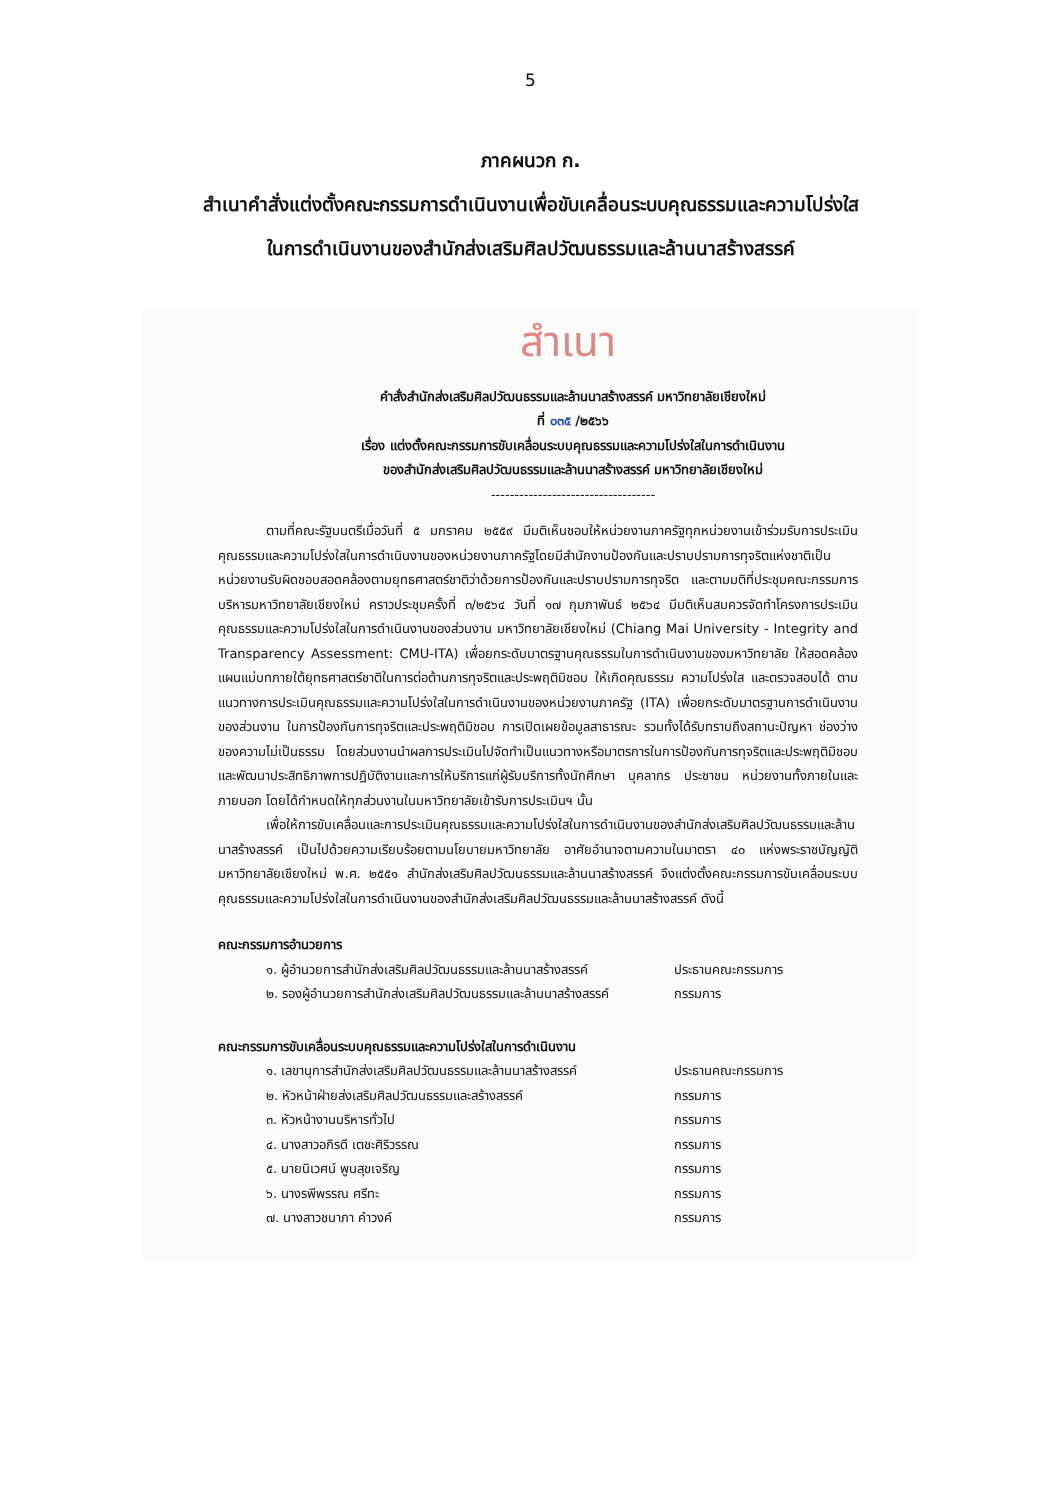5
ภาคผนวก ก.
สำเนาคำสั่งแต่งตั้งคณะกรรมการดำเนินงานเพื่อขับเคลื่อนระบบคุณธรรมและความโปร่งใส
ในการดำเนินงานของสำนักส่งเสริมศิลปวัฒนธรรมและล้านนาสร้างสรรค์
สำเนา
คำสั่งสำนักส่งเสริมศิลปวัฒนธรรมและล้านนาสร้างสรรค์ มหาวิทยาลัยเชียงใหม่
ที่ ๐๓๕ /๒๕๖๖
เรื่อง แต่งตั้งคณะกรรมการขับเคลื่อนระบบคุณธรรมและความโปร่งใสในการดำเนินงาน
ของสำนักส่งเสริมศิลปวัฒนธรรมและล้านนาสร้างสรรค์ มหาวิทยาลัยเชียงใหม่
-----------------------------------
ตามที่คณะรัฐมนตรีเมื่อวันที่ ๕ มกราคม ๒๕๕๙ มีมติเห็นชอบให้หน่วยงานภาครัฐทุกหน่วยงานเข้าร่วมรับการประเมินคุณธรรมและความโปร่งใสในการดำเนินงานของหน่วยงานภาครัฐโดยมีสำนักงานป้องกันและปราบปรามการทุจริตแห่งชาติเป็นหน่วยงานรับผิดชอบสอดคล้องตามยุทธศาสตร์ชาติว่าด้วยการป้องกันและปราบปรามการทุจริต และตามมติที่ประชุมคณะกรรมการบริหารมหาวิทยาลัยเชียงใหม่ คราวประชุมครั้งที่ ๓/๒๕๖๔ วันที่ ๑๗ กุมภาพันธ์ ๒๕๖๔ มีมติเห็นสมควรจัดทำโครงการประเมินคุณธรรมและความโปร่งใสในการดำเนินงานของส่วนงาน มหาวิทยาลัยเชียงใหม่ (Chiang Mai University - Integrity and Transparency Assessment: CMU-ITA) เพื่อยกระดับมาตรฐานคุณธรรมในการดำเนินงานของมหาวิทยาลัย ให้สอดคล้องแผนแม่บทภายใต้ยุทธศาสตร์ชาติในการต่อต้านการทุจริตและประพฤติมิชอบ ให้เกิดคุณธรรม ความโปร่งใส และตรวจสอบได้ ตามแนวทางการประเมินคุณธรรมและความโปร่งใสในการดำเนินงานของหน่วยงานภาครัฐ (ITA) เพื่อยกระดับมาตรฐานการดำเนินงานของส่วนงาน ในการป้องกันการทุจริตและประพฤติมิชอบ การเปิดเผยข้อมูลสาธารณะ รวมทั้งได้รับทราบถึงสถานะปัญหา ช่องว่างของความไม่เป็นธรรม โดยส่วนงานนำผลการประเมินไปจัดทำเป็นแนวทางหรือมาตรการในการป้องกันการทุจริตและประพฤติมิชอบ และพัฒนาประสิทธิภาพการปฏิบัติงานและการให้บริการแก่ผู้รับบริการทั้งนักศึกษา บุคลากร ประชาชน หน่วยงานทั้งภายในและภายนอก โดยได้กำหนดให้ทุกส่วนงานในมหาวิทยาลัยเข้ารับการประเมินฯ นั้น
เพื่อให้การขับเคลื่อนและการประเมินคุณธรรมและความโปร่งใสในการดำเนินงานของสำนักส่งเสริมศิลปวัฒนธรรมและล้านนาสร้างสรรค์ เป็นไปด้วยความเรียบร้อยตามนโยบายมหาวิทยาลัย อาศัยอำนาจตามความในมาตรา ๔๐ แห่งพระราชบัญญัติมหาวิทยาลัยเชียงใหม่ พ.ศ. ๒๕๕๑ สำนักส่งเสริมศิลปวัฒนธรรมและล้านนาสร้างสรรค์ จึงแต่งตั้งคณะกรรมการขับเคลื่อนระบบคุณธรรมและความโปร่งใสในการดำเนินงานของสำนักส่งเสริมศิลปวัฒนธรรมและล้านนาสร้างสรรค์ ดังนี้
คณะกรรมการอำนวยการ
๑. ผู้อำนวยการสำนักส่งเสริมศิลปวัฒนธรรมและล้านนาสร้างสรรค์ ประธานคณะกรรมการ
๒. รองผู้อำนวยการสำนักส่งเสริมศิลปวัฒนธรรมและล้านนาสร้างสรรค์ กรรมการ
คณะกรรมการขับเคลื่อนระบบคุณธรรมและความโปร่งใสในการดำเนินงาน
๑. เลขานุการสำนักส่งเสริมศิลปวัฒนธรรมและล้านนาสร้างสรรค์ ประธานคณะกรรมการ
๒. หัวหน้าฝ่ายส่งเสริมศิลปวัฒนธรรมและสร้างสรรค์ กรรมการ
๓. หัวหน้างานบริหารทั่วไป กรรมการ
๔. นางสาวอภิรดี เตชะศิริวรรณ กรรมการ
๕. นายนิเวศน์ พูนสุขเจริญ กรรมการ
๖. นางรพีพรรณ ศรีทะ กรรมการ
๗. นางสาวชนาภา คำวงค์ กรรมการ